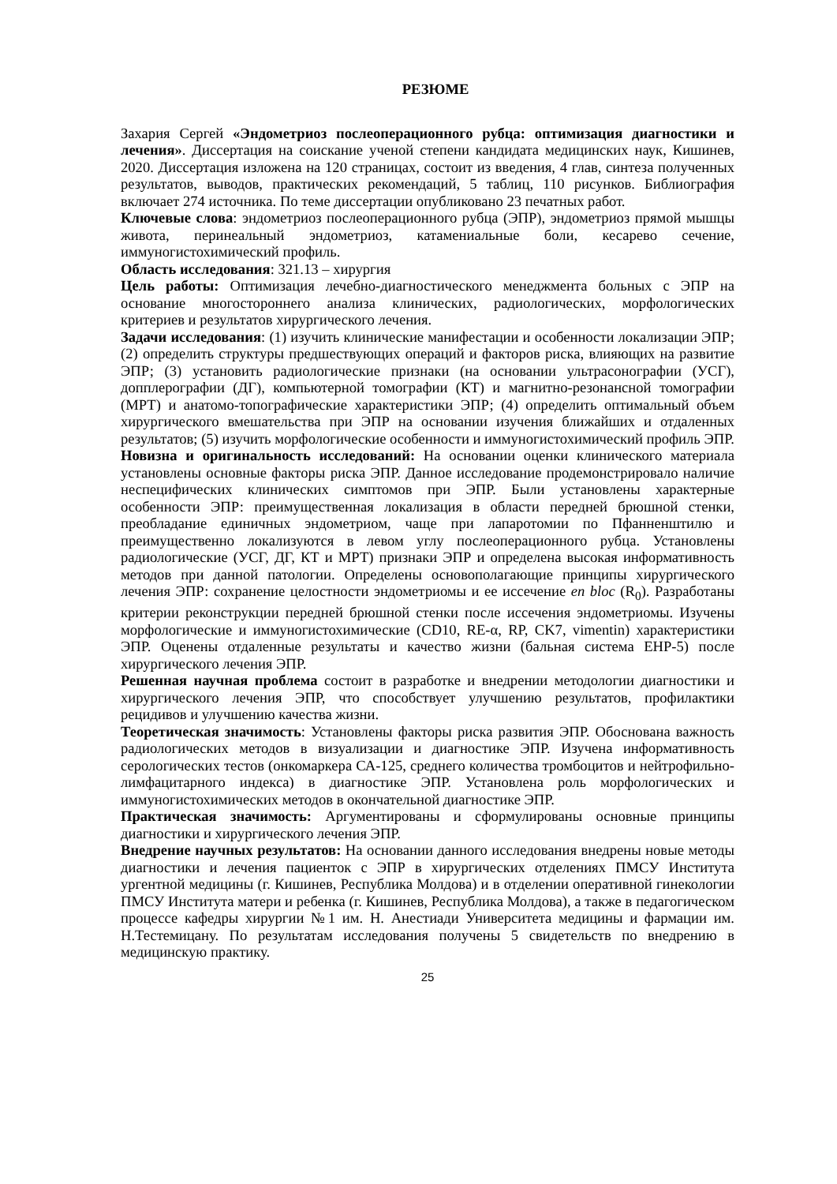РЕЗЮМЕ
Захария Сергей «Эндометриоз послеоперационного рубца: оптимизация диагностики и лечения». Диссертация на соискание ученой степени кандидата медицинских наук, Кишинев, 2020. Диссертация изложена на 120 страницах, состоит из введения, 4 глав, синтеза полученных результатов, выводов, практических рекомендаций, 5 таблиц, 110 рисунков. Библиография включает 274 источника. По теме диссертации опубликовано 23 печатных работ.
Ключевые слова: эндометриоз послеоперационного рубца (ЭПР), эндометриоз прямой мышцы живота, перинеальный эндометриоз, катамениальные боли, кесарево сечение, иммуногистохимический профиль.
Область исследования: 321.13 – хирургия
Цель работы: Оптимизация лечебно-диагностического менеджмента больных с ЭПР на основание многостороннего анализа клинических, радиологических, морфологических критериев и результатов хирургического лечения.
Задачи исследования: (1) изучить клинические манифестации и особенности локализации ЭПР; (2) определить структуры предшествующих операций и факторов риска, влияющих на развитие ЭПР; (3) установить радиологические признаки (на основании ультрасонографии (УСГ), допплерографии (ДГ), компьютерной томографии (КТ) и магнитно-резонансной томографии (МРТ) и анатомо-топографические характеристики ЭПР; (4) определить оптимальный объем хирургического вмешательства при ЭПР на основании изучения ближайших и отдаленных результатов; (5) изучить морфологические особенности и иммуногистохимический профиль ЭПР.
Новизна и оригинальность исследований: На основании оценки клинического материала установлены основные факторы риска ЭПР. Данное исследование продемонстрировало наличие неспецифических клинических симптомов при ЭПР. Были установлены характерные особенности ЭПР: преимущественная локализация в области передней брюшной стенки, преобладание единичных эндометриом, чаще при лапаротомии по Пфанненштилю и преимущественно локализуются в левом углу послеоперационного рубца. Установлены радиологические (УСГ, ДГ, КТ и МРТ) признаки ЭПР и определена высокая информативность методов при данной патологии. Определены основополагающие принципы хирургического лечения ЭПР: сохранение целостности эндометриомы и ее иссечение en bloc (R<sub>0</sub>). Разработаны критерии реконструкции передней брюшной стенки после иссечения эндометриомы. Изучены морфологические и иммуногистохимические (CD10, RE-α, RP, CK7, vimentin) характеристики ЭПР. Оценены отдаленные результаты и качество жизни (бальная система EHP-5) после хирургического лечения ЭПР.
Решенная научная проблема состоит в разработке и внедрении методологии диагностики и хирургического лечения ЭПР, что способствует улучшению результатов, профилактики рецидивов и улучшению качества жизни.
Теоретическая значимость: Установлены факторы риска развития ЭПР. Обоснована важность радиологических методов в визуализации и диагностике ЭПР. Изучена информативность серологических тестов (онкомаркера СА-125, среднего количества тромбоцитов и нейтрофильно-лимфацитарного индекса) в диагностике ЭПР. Установлена роль морфологических и иммуногистохимических методов в окончательной диагностике ЭПР.
Практическая значимость: Аргументированы и сформулированы основные принципы диагностики и хирургического лечения ЭПР.
Внедрение научных результатов: На основании данного исследования внедрены новые методы диагностики и лечения пациенток с ЭПР в хирургических отделениях ПМСУ Института ургентной медицины (г. Кишинев, Республика Молдова) и в отделении оперативной гинекологии ПМСУ Института матери и ребенка (г. Кишинев, Республика Молдова), а также в педагогическом процессе кафедры хирургии №1 им. Н. Анестиади Университета медицины и фармации им. Н.Тестемицану. По результатам исследования получены 5 свидетельств по внедрению в медицинскую практику.
25